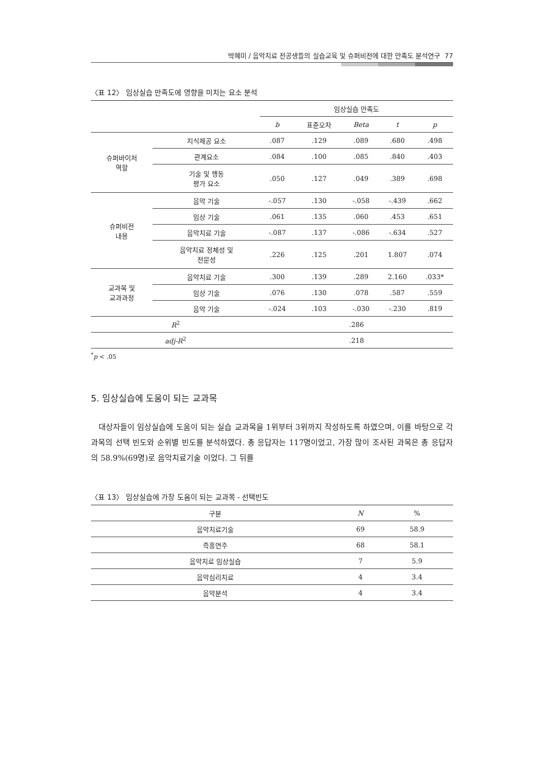박혜미 / 음악치료 전공생들의 실습교육 및 슈퍼비전에 대한 만족도 분석연구 77
〈표 12〉 임상실습 만족도에 영향을 미치는 요소 분석
| | | 임상실습 만족도 | | | | |
| --- | --- | --- | --- | --- | --- | --- |
| | | b | 표준오차 | Beta | t | p |
| 슈퍼바이저 역할 | 지식제공 요소 | .087 | .129 | .089 | .680 | .498 |
| | 관계요소 | .084 | .100 | .085 | .840 | .403 |
| | 기술 및 행동 평가 요소 | .050 | .127 | .049 | .389 | .698 |
| 슈퍼비전 내용 | 음악 기술 | -.057 | .130 | -.058 | -.439 | .662 |
| | 임상 기술 | .061 | .135 | .060 | .453 | .651 |
| | 음악치료 기술 | -.087 | .137 | -.086 | -.634 | .527 |
| | 음악치료 정체성 및 전문성 | .226 | .125 | .201 | 1.807 | .074 |
| 교과목 및 교과과정 | 음악치료 기술 | .300 | .139 | .289 | 2.160 | .033* |
| | 임상 기술 | .076 | .130 | .078 | .587 | .559 |
| | 음악 기술 | -.024 | .103 | -.030 | -.230 | .819 |
| R<sup>2</sup> | | .286 | | | | |
| adj-R<sup>2</sup> | | .218 | | | | |
<sup>*</sup> p < .05
5. 임상실습에 도움이 되는 교과목
대상자들이 임상실습에 도움이 되는 실습 교과목을 1위부터 3위까지 작성하도록 하였으며, 이를 바탕으로 각 과목의 선택 빈도와 순위별 빈도를 분석하였다. 총 응답자는 117명이었고, 가장 많이 조사된 과목은 총 응답자의 58.9%(69명)로 음악치료기술 이었다. 그 뒤를
〈표 13〉 임상실습에 가장 도움이 되는 교과목 - 선택빈도
| 구분 | N | % |
| --- | --- | --- |
| 음악치료기술 | 69 | 58.9 |
| 즉흥연주 | 68 | 58.1 |
| 음악치료 임상실습 | 7 | 5.9 |
| 음악심리치료 | 4 | 3.4 |
| 음악분석 | 4 | 3.4 |